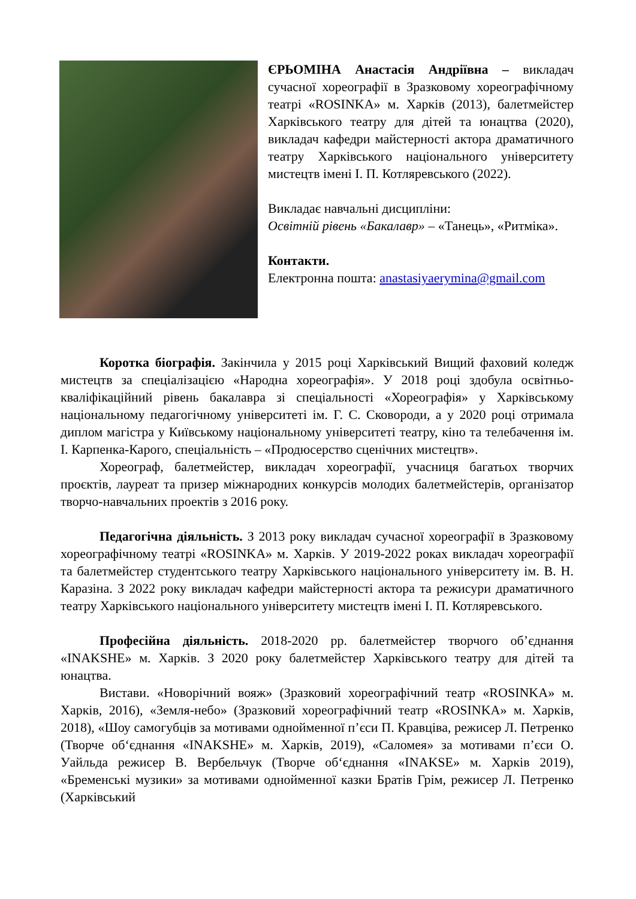ЄРЬОМІНА Анастасія Андріївна – викладач сучасної хореографії в Зразковому хореографічному театрі «ROSINKA» м. Харків (2013), балетмейстер Харківського театру для дітей та юнацтва (2020), викладач кафедри майстерності актора драматичного театру Харківського національного університету мистецтв імені І. П. Котляревського (2022).
Викладає навчальні дисципліни:
Освітній рівень «Бакалавр» – «Танець», «Ритміка».
Контакти.
Електронна пошта: anastasiyaerymina@gmail.com
Коротка біографія. Закінчила у 2015 році Харківський Вищий фаховий коледж мистецтв за спеціалізацією «Народна хореографія». У 2018 році здобула освітньо-кваліфікаційний рівень бакалавра зі спеціальності «Хореографія» у Харківському національному педагогічному університеті ім. Г. С. Сковороди, а у 2020 році отримала диплом магістра у Київському національному університеті театру, кіно та телебачення ім. І. Карпенка-Карого, спеціальність – «Продюсерство сценічних мистецтв».
Хореограф, балетмейстер, викладач хореографії, учасниця багатьох творчих проєктів, лауреат та призер міжнародних конкурсів молодих балетмейстерів, організатор творчо-навчальних проектів з 2016 року.
Педагогічна діяльність. З 2013 року викладач сучасної хореографії в Зразковому хореографічному театрі «ROSINKA» м. Харків. У 2019-2022 роках викладач хореографії та балетмейстер студентського театру Харківського національного університету ім. В. Н. Каразіна. З 2022 року викладач кафедри майстерності актора та режисури драматичного театру Харківського національного університету мистецтв імені І. П. Котляревського.
Професійна діяльність. 2018-2020 рр. балетмейстер творчого об’єднання «INAKSHE» м. Харків. З 2020 року балетмейстер Харківського театру для дітей та юнацтва.
Вистави. «Новорічний вояж» (Зразковий хореографічний театр «ROSINKA» м. Харків, 2016), «Земля-небо» (Зразковий хореографічний театр «ROSINKA» м. Харків, 2018), «Шоу самогубців за мотивами однойменної п’єси П. Кравціва, режисер Л. Петренко (Творче об‘єднання «INAKSHE» м. Харків, 2019), «Саломея» за мотивами п’єси О. Уайльда режисер В. Вербельчук (Творче об‘єднання «INAKSE» м. Харків 2019), «Бременські музики» за мотивами однойменної казки Братів Грім, режисер Л. Петренко (Харківський